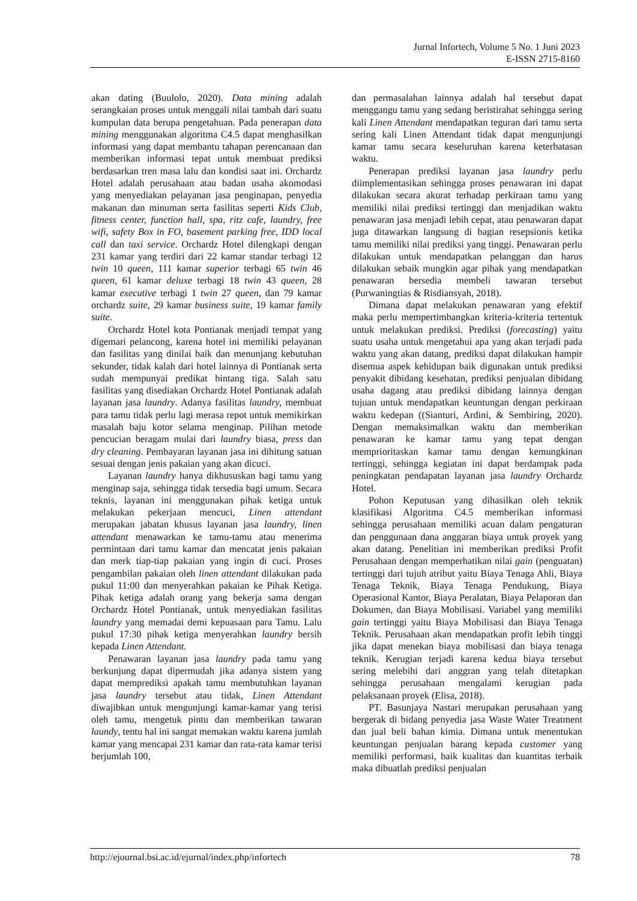Jurnal Infortech, Volume 5 No. 1 Juni 2023
E-ISSN 2715-8160
akan dating (Buulolo, 2020). Data mining adalah serangkaian proses untuk menggali nilai tambah dari suatu kumpulan data berupa pengetahuan. Pada penerapan data mining menggunakan algoritma C4.5 dapat menghasilkan informasi yang dapat membantu tahapan perencanaan dan memberikan informasi tepat untuk membuat prediksi berdasarkan tren masa lalu dan kondisi saat ini. Orchardz Hotel adalah perusahaan atau badan usaha akomodasi yang menyediakan pelayanan jasa penginapan, penyedia makanan dan minuman serta fasilitas seperti Kids Club, fitness center, function hall, spa, ritz cafe, laundry, free wifi, safety Box in FO, basement parking free, IDD local call dan taxi service. Orchardz Hotel dilengkapi dengan 231 kamar yang terdiri dari 22 kamar standar terbagi 12 twin 10 queen, 111 kamar superior terbagi 65 twin 46 queen, 61 kamar deluxe terbagi 18 twin 43 queen, 28 kamar executive terbagi 1 twin 27 queen, dan 79 kamar orchardz suite, 29 kamar business suite, 19 kamar family suite.
Orchardz Hotel kota Pontianak menjadi tempat yang digemari pelancong, karena hotel ini memiliki pelayanan dan fasilitas yang dinilai baik dan menunjang kebutuhan sekunder, tidak kalah dari hotel lainnya di Pontianak serta sudah mempunyai predikat bintang tiga. Salah satu fasilitas yang disediakan Orchardz Hotel Pontianak adalah layanan jasa laundry. Adanya fasilitas laundry, membuat para tamu tidak perlu lagi merasa repot untuk memikirkan masalah baju kotor selama menginap. Pilihan metode pencucian beragam mulai dari laundry biasa, press dan dry cleaning. Pembayaran layanan jasa ini dihitung satuan sesuai dengan jenis pakaian yang akan dicuci.
Layanan laundry hanya dikhususkan bagi tamu yang menginap saja, sehingga tidak tersedia bagi umum. Secara teknis, layanan ini menggunakan pihak ketiga untuk melakukan pekerjaan mencuci, Linen attendant merupakan jabatan khusus layanan jasa laundry, linen attendant menawarkan ke tamu-tamu atau menerima permintaan dari tamu kamar dan mencatat jenis pakaian dan merk tiap-tiap pakaian yang ingin di cuci. Proses pengambilan pakaian oleh linen attendant dilakukan pada pukul 11:00 dan menyerahkan pakaian ke Pihak Ketiga. Pihak ketiga adalah orang yang bekerja sama dengan Orchardz Hotel Pontianak, untuk menyediakan fasilitas laundry yang memadai demi kepuasaan para Tamu. Lalu pukul 17:30 pihak ketiga menyerahkan laundry bersih kepada Linen Attendant.
Penawaran layanan jasa laundry pada tamu yang berkunjung dapat dipermudah jika adanya sistem yang dapat memprediksi apakah tamu membutuhkan layanan jasa laundry tersebut atau tidak, Linen Attendant diwajibkan untuk mengunjungi kamar-kamar yang terisi oleh tamu, mengetuk pintu dan memberikan tawaran laundy, tentu hal ini sangat memakan waktu karena jumlah kamar yang mencapai 231 kamar dan rata-rata kamar terisi berjumlah 100,
dan permasalahan lainnya adalah hal tersebut dapat menggangu tamu yang sedang beristirahat sehingga sering kali Linen Attendant mendapatkan teguran dari tamu serta sering kali Linen Attendant tidak dapat mengunjungi kamar tamu secara keseluruhan karena keterbatasan waktu.
Penerapan prediksi layanan jasa laundry perlu diimplementasikan sehingga proses penawaran ini dapat dilakukan secara akurat terhadap perkiraan tamu yang memiliki nilai prediksi tertinggi dan menjadikan waktu penawaran jasa menjadi lebih cepat, atau penawaran dapat juga ditawarkan langsung di bagian resepsionis ketika tamu memiliki nilai prediksi yang tinggi. Penawaran perlu dilakukan untuk mendapatkan pelanggan dan harus dilakukan sebaik mungkin agar pihak yang mendapatkan penawaran bersedia membeli tawaran tersebut (Purwaningtias & Risdiansyah, 2018).
Dimana dapat melakukan penawaran yang efektif maka perlu mempertimbangkan kriteria-kriteria tertentuk untuk melakukan prediksi. Prediksi (forecasting) yaitu suatu usaha untuk mengetahui apa yang akan terjadi pada waktu yang akan datang, prediksi dapat dilakukan hampir disemua aspek kehidupan baik digunakan untuk prediksi penyakit dibidang kesehatan, prediksi penjualan dibidang usaha dagang atau prediksi dibidang lainnya dengan tujuan untuk mendapatkan keuntungan dengan perkiraan waktu kedepan ((Sianturi, Ardini, & Sembiring, 2020). Dengan memaksimalkan waktu dan memberikan penawaran ke kamar tamu yang tepat dengan memprioritaskan kamar tamu dengan kemungkinan tertinggi, sehingga kegiatan ini dapat berdampak pada peningkatan pendapatan layanan jasa laundry Orchardz Hotel.
Pohon Keputusan yang dihasilkan oleh teknik klasifikasi Algoritma C4.5 memberikan informasi sehingga perusahaan memiliki acuan dalam pengaturan dan penggunaan dana anggaran biaya untuk proyek yang akan datang. Penelitian ini memberikan prediksi Profit Perusahaan dengan memperhatikan nilai gain (penguatan) tertinggi dari tujuh atribut yaitu Biaya Tenaga Ahli, Biaya Tenaga Teknik, Biaya Tenaga Pendukung, Biaya Operasional Kantor, Biaya Peralatan, Biaya Pelaporan dan Dokumen, dan Biaya Mobilisasi. Variabel yang memiliki gain tertinggi yaitu Biaya Mobilisasi dan Biaya Tenaga Teknik. Perusahaan akan mendapatkan profit lebih tinggi jika dapat menekan biaya mobilisasi dan biaya tenaga teknik. Kerugian terjadi karena kedua biaya tersebut sering melebihi dari anggran yang telah ditetapkan sehingga perusahaan mengalami kerugian pada pelaksanaan proyek (Elisa, 2018).
PT. Basunjaya Nastari merupakan perusahaan yang bergerak di bidang penyedia jasa Waste Water Treatment dan jual beli bahan kimia. Dimana untuk menentukan keuntungan penjualan barang kepada customer yang memiliki performasi, baik kualitas dan kuantitas terbaik maka dibuatlah prediksi penjualan
http://ejournal.bsi.ac.id/ejurnal/index.php/infortech 78